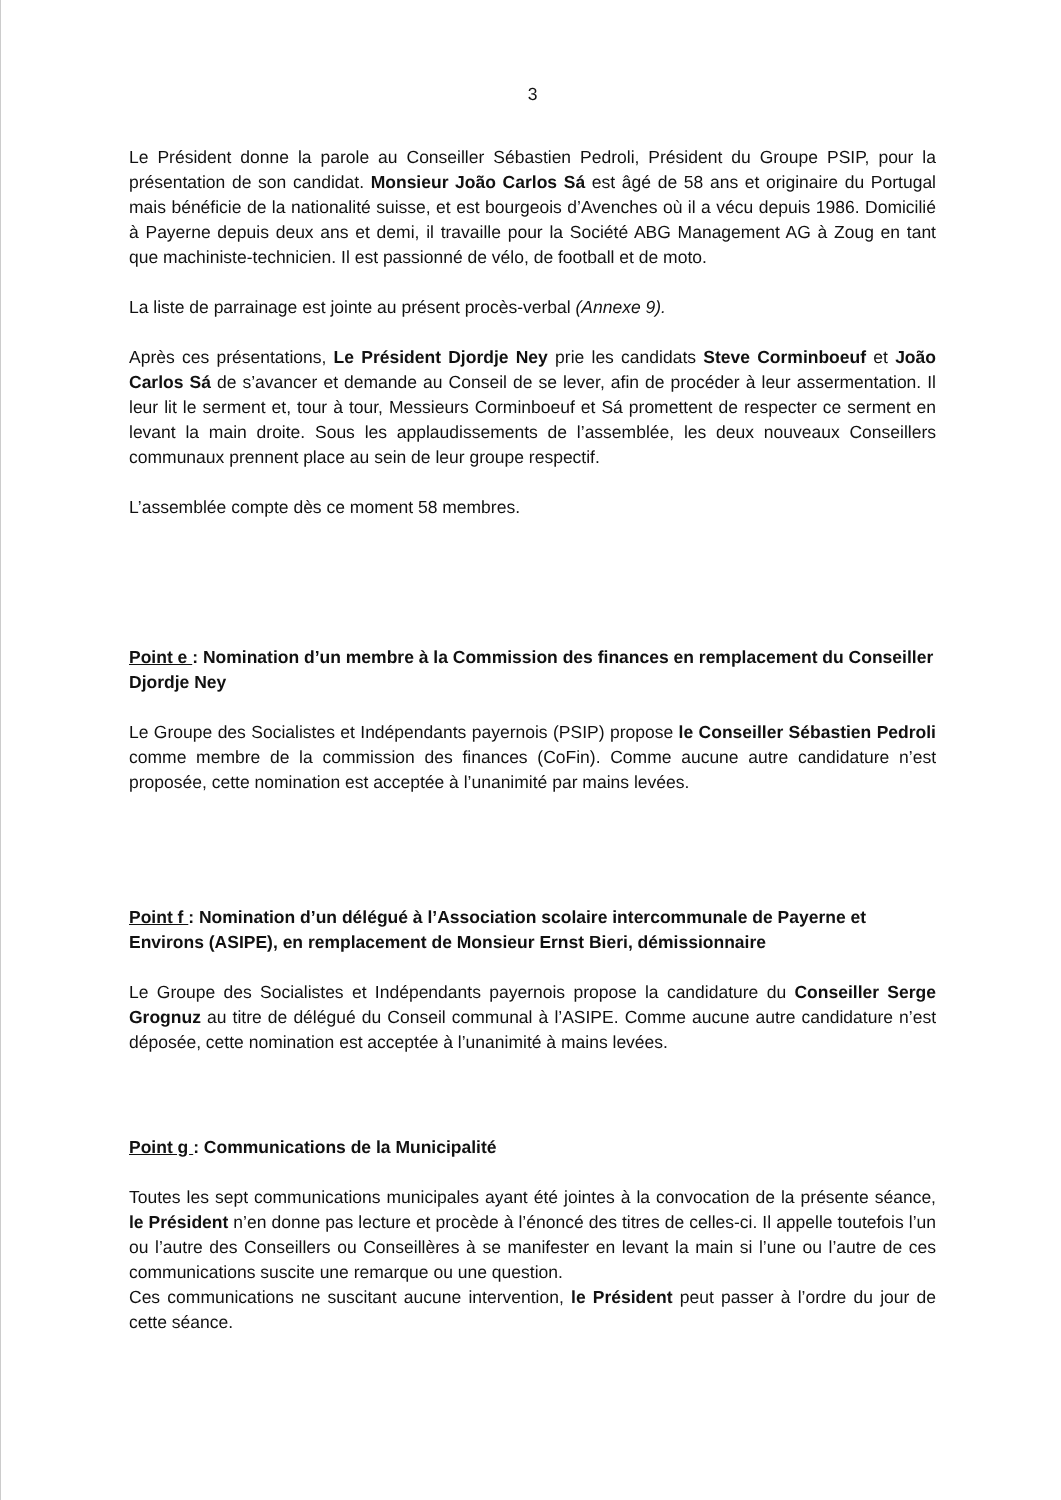3
Le Président donne la parole au Conseiller Sébastien Pedroli, Président du Groupe PSIP, pour la présentation de son candidat. Monsieur João Carlos Sá est âgé de 58 ans et originaire du Portugal mais bénéficie de la nationalité suisse, et est bourgeois d’Avenches où il a vécu depuis 1986. Domicilié à Payerne depuis deux ans et demi, il travaille pour la Société ABG Management AG à Zoug en tant que machiniste-technicien. Il est passionné de vélo, de football et de moto.
La liste de parrainage est jointe au présent procès-verbal (Annexe 9).
Après ces présentations, Le Président Djordje Ney prie les candidats Steve Corminboeuf et João Carlos Sá de s’avancer et demande au Conseil de se lever, afin de procéder à leur assermentation. Il leur lit le serment et, tour à tour, Messieurs Corminboeuf et Sá promettent de respecter ce serment en levant la main droite. Sous les applaudissements de l’assemblée, les deux nouveaux Conseillers communaux prennent place au sein de leur groupe respectif.
L’assemblée compte dès ce moment 58 membres.
Point e : Nomination d’un membre à la Commission des finances en remplacement du Conseiller Djordje Ney
Le Groupe des Socialistes et Indépendants payernois (PSIP) propose le Conseiller Sébastien Pedroli comme membre de la commission des finances (CoFin). Comme aucune autre candidature n’est proposée, cette nomination est acceptée à l’unanimité par mains levées.
Point f : Nomination d’un délégué à l’Association scolaire intercommunale de Payerne et Environs (ASIPE), en remplacement de Monsieur Ernst Bieri, démissionnaire
Le Groupe des Socialistes et Indépendants payernois propose la candidature du Conseiller Serge Grognuz au titre de délégué du Conseil communal à l’ASIPE. Comme aucune autre candidature n’est déposée, cette nomination est acceptée à l’unanimité à mains levées.
Point g : Communications de la Municipalité
Toutes les sept communications municipales ayant été jointes à la convocation de la présente séance, le Président n’en donne pas lecture et procède à l’énoncé des titres de celles-ci. Il appelle toutefois l’un ou l’autre des Conseillers ou Conseillères à se manifester en levant la main si l’une ou l’autre de ces communications suscite une remarque ou une question.
Ces communications ne suscitant aucune intervention, le Président peut passer à l’ordre du jour de cette séance.